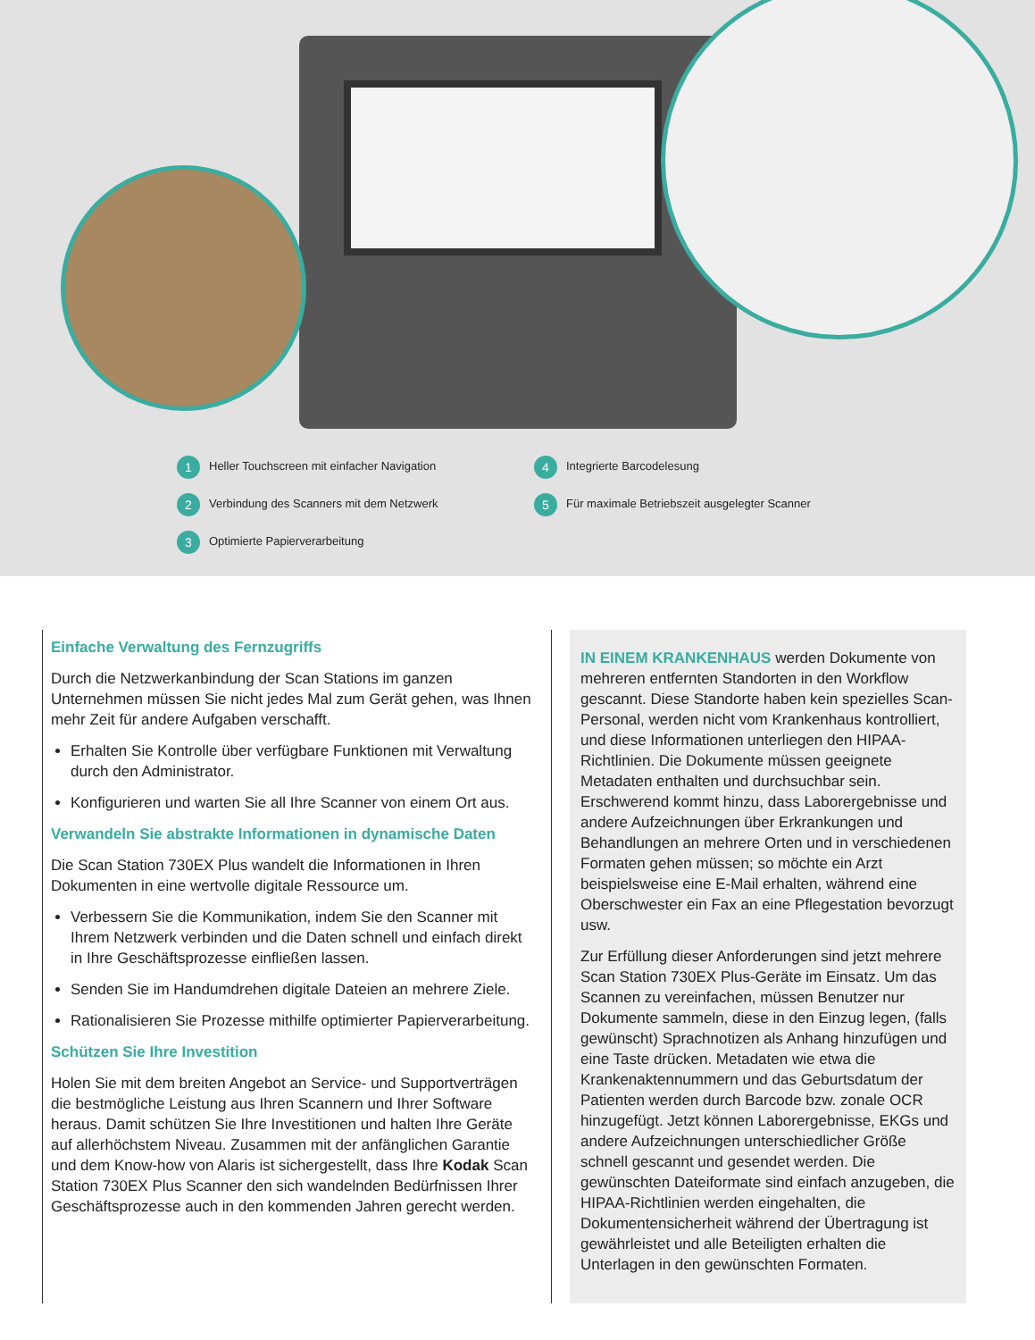1 Heller Touchscreen mit einfacher Navigation
2 Verbindung des Scanners mit dem Netzwerk
3 Optimierte Papierverarbeitung
4 Integrierte Barcodelesung
5 Für maximale Betriebszeit ausgelegter Scanner
Einfache Verwaltung des Fernzugriffs
Durch die Netzwerkanbindung der Scan Stations im ganzen Unternehmen müssen Sie nicht jedes Mal zum Gerät gehen, was Ihnen mehr Zeit für andere Aufgaben verschafft.
Erhalten Sie Kontrolle über verfügbare Funktionen mit Verwaltung durch den Administrator.
Konfigurieren und warten Sie all Ihre Scanner von einem Ort aus.
Verwandeln Sie abstrakte Informationen in dynamische Daten
Die Scan Station 730EX Plus wandelt die Informationen in Ihren Dokumenten in eine wertvolle digitale Ressource um.
Verbessern Sie die Kommunikation, indem Sie den Scanner mit Ihrem Netzwerk verbinden und die Daten schnell und einfach direkt in Ihre Geschäftsprozesse einfließen lassen.
Senden Sie im Handumdrehen digitale Dateien an mehrere Ziele.
Rationalisieren Sie Prozesse mithilfe optimierter Papierverarbeitung.
Schützen Sie Ihre Investition
Holen Sie mit dem breiten Angebot an Service- und Supportverträgen die bestmögliche Leistung aus Ihren Scannern und Ihrer Software heraus. Damit schützen Sie Ihre Investitionen und halten Ihre Geräte auf allerhöchstem Niveau. Zusammen mit der anfänglichen Garantie und dem Know-how von Alaris ist sichergestellt, dass Ihre Kodak Scan Station 730EX Plus Scanner den sich wandelnden Bedürfnissen Ihrer Geschäftsprozesse auch in den kommenden Jahren gerecht werden.
IN EINEM KRANKENHAUS werden Dokumente von mehreren entfernten Standorten in den Workflow gescannt. Diese Standorte haben kein spezielles Scan-Personal, werden nicht vom Krankenhaus kontrolliert, und diese Informationen unterliegen den HIPAA-Richtlinien. Die Dokumente müssen geeignete Metadaten enthalten und durchsuchbar sein. Erschwerend kommt hinzu, dass Laborergebnisse und andere Aufzeichnungen über Erkrankungen und Behandlungen an mehrere Orten und in verschiedenen Formaten gehen müssen; so möchte ein Arzt beispielsweise eine E-Mail erhalten, während eine Oberschwester ein Fax an eine Pflegestation bevorzugt usw.
Zur Erfüllung dieser Anforderungen sind jetzt mehrere Scan Station 730EX Plus-Geräte im Einsatz. Um das Scannen zu vereinfachen, müssen Benutzer nur Dokumente sammeln, diese in den Einzug legen, (falls gewünscht) Sprachnotizen als Anhang hinzufügen und eine Taste drücken. Metadaten wie etwa die Krankenaktennummern und das Geburtsdatum der Patienten werden durch Barcode bzw. zonale OCR hinzugefügt. Jetzt können Laborergebnisse, EKGs und andere Aufzeichnungen unterschiedlicher Größe schnell gescannt und gesendet werden. Die gewünschten Dateiformate sind einfach anzugeben, die HIPAA-Richtlinien werden eingehalten, die Dokumentensicherheit während der Übertragung ist gewährleistet und alle Beteiligten erhalten die Unterlagen in den gewünschten Formaten.